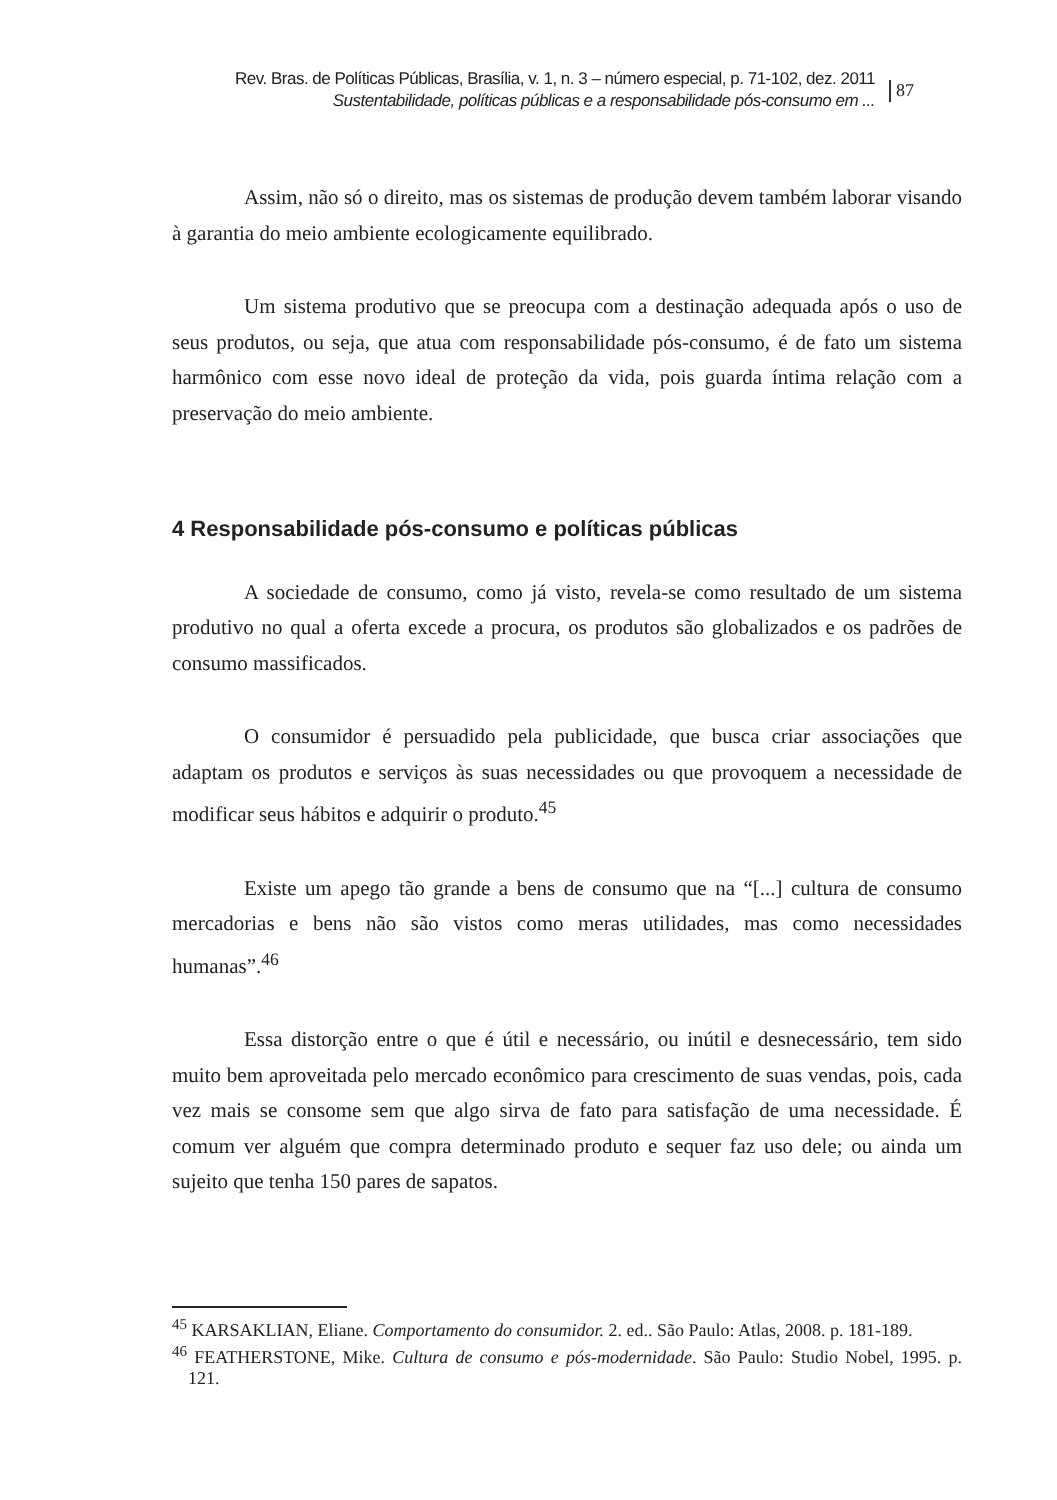Rev. Bras. de Políticas Públicas, Brasília, v. 1, n. 3 – número especial, p. 71-102, dez. 2011
Sustentabilidade, políticas públicas e a responsabilidade pós-consumo em ...
87
Assim, não só o direito, mas os sistemas de produção devem também laborar visando à garantia do meio ambiente ecologicamente equilibrado.
Um sistema produtivo que se preocupa com a destinação adequada após o uso de seus produtos, ou seja, que atua com responsabilidade pós-consumo, é de fato um sistema harmônico com esse novo ideal de proteção da vida, pois guarda íntima relação com a preservação do meio ambiente.
4 Responsabilidade pós-consumo e políticas públicas
A sociedade de consumo, como já visto, revela-se como resultado de um sistema produtivo no qual a oferta excede a procura, os produtos são globalizados e os padrões de consumo massificados.
O consumidor é persuadido pela publicidade, que busca criar associações que adaptam os produtos e serviços às suas necessidades ou que provoquem a necessidade de modificar seus hábitos e adquirir o produto.<sup>45</sup>
Existe um apego tão grande a bens de consumo que na “[...] cultura de consumo mercadorias e bens não são vistos como meras utilidades, mas como necessidades humanas”.<sup>46</sup>
Essa distorção entre o que é útil e necessário, ou inútil e desnecessário, tem sido muito bem aproveitada pelo mercado econômico para crescimento de suas vendas, pois, cada vez mais se consome sem que algo sirva de fato para satisfação de uma necessidade. É comum ver alguém que compra determinado produto e sequer faz uso dele; ou ainda um sujeito que tenha 150 pares de sapatos.
<sup>45</sup> KARSAKLIAN, Eliane. Comportamento do consumidor. 2. ed.. São Paulo: Atlas, 2008. p. 181-189.
<sup>46</sup> FEATHERSTONE, Mike. Cultura de consumo e pós-modernidade. São Paulo: Studio Nobel, 1995. p. 121.